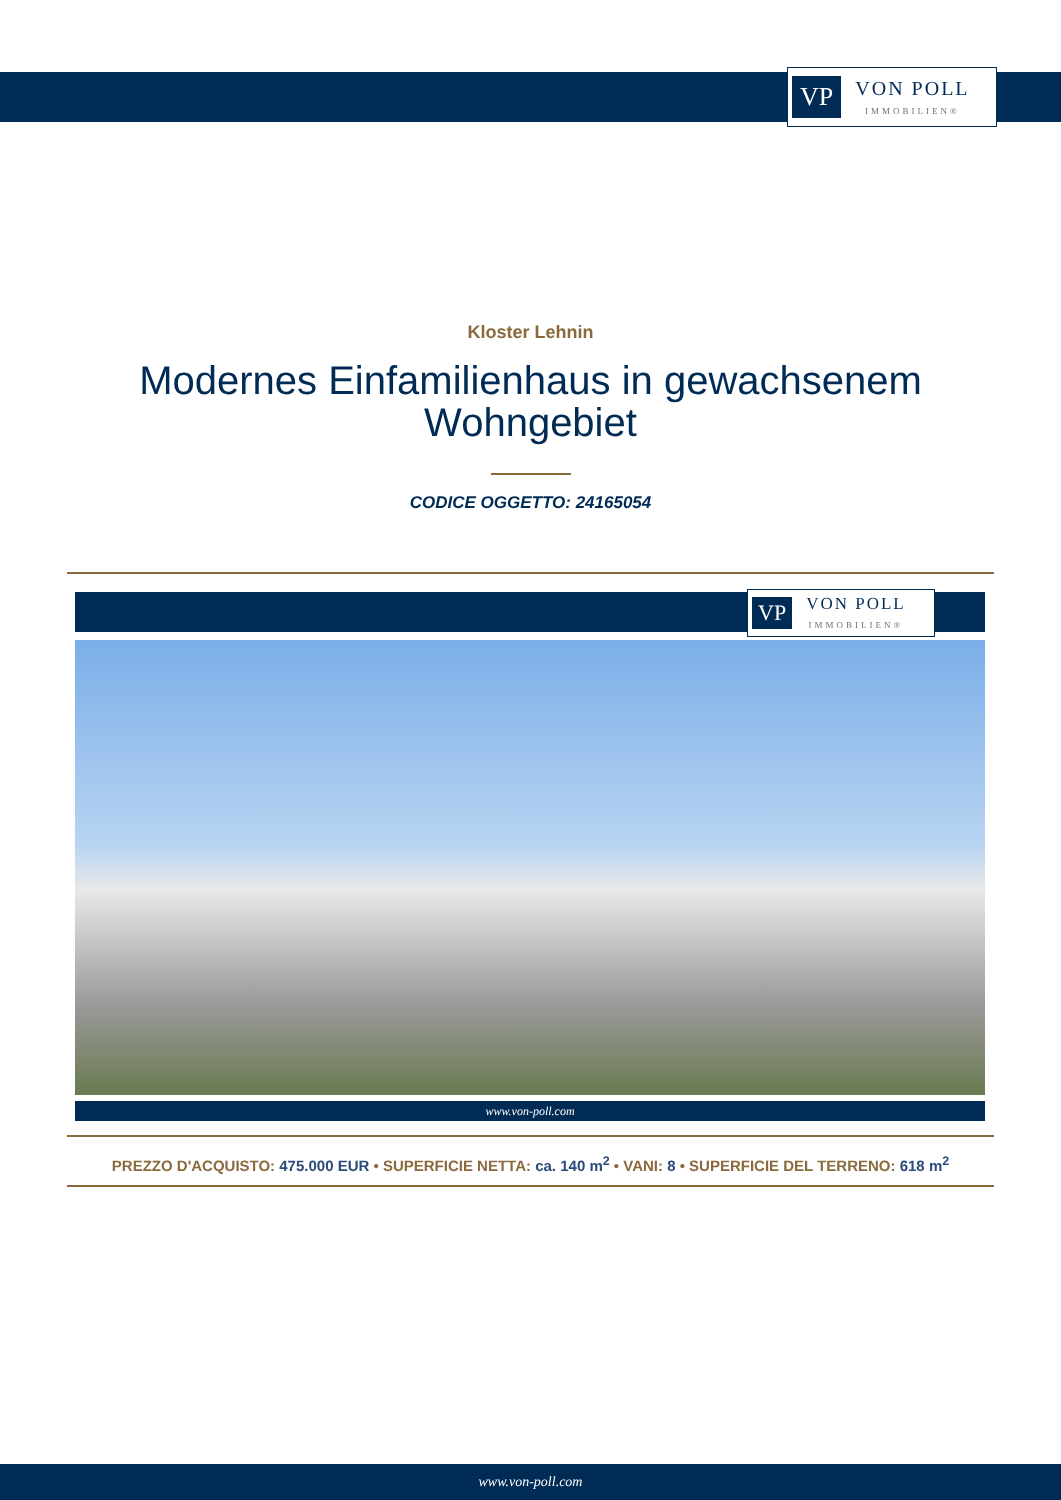VP
VON POLL
IMMOBILIEN®
Kloster Lehnin
Modernes Einfamilienhaus in gewachsenem
Wohngebiet
CODICE OGGETTO: 24165054
VP
VON POLL
IMMOBILIEN®
www.von-poll.com
PREZZO D'ACQUISTO: 475.000 EUR • SUPERFICIE NETTA: ca. 140 m<sup>2</sup> • VANI: 8 • SUPERFICIE DEL TERRENO: 618 m<sup>2</sup>
www.von-poll.com